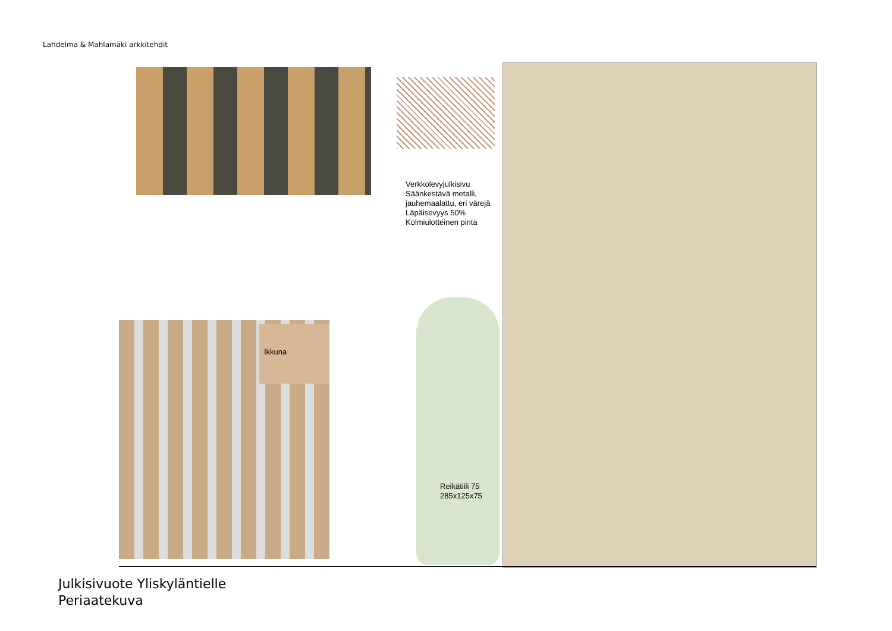Lahdelma & Mahlamäki arkkitehdit
Verkkolevyjulkisivu
Säänkestävä metalli,
jauhemaalattu, eri värejä
Läpäisevyys 50%
Kolmiulotteinen pinta
Ikkuna
Reikätiili 75
285x125x75
Julkisivuote Yliskyläntielle
Periaatekuva